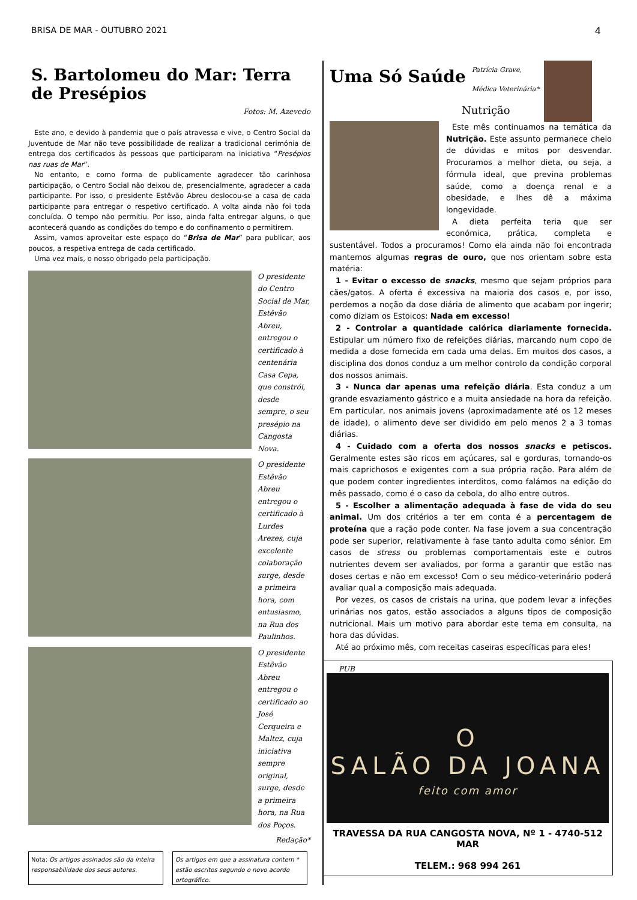BRISA DE MAR - OUTUBRO 2021 4
S. Bartolomeu do Mar: Terra de Presépios
Fotos: M. Azevedo
Este ano, e devido à pandemia que o país atravessa e vive, o Centro Social da Juventude de Mar não teve possibilidade de realizar a tradicional cerimónia de entrega dos certificados às pessoas que participaram na iniciativa “Presépios nas ruas de Mar”.
No entanto, e como forma de publicamente agradecer tão carinhosa participação, o Centro Social não deixou de, presencialmente, agradecer a cada participante. Por isso, o presidente Estêvão Abreu deslocou-se a casa de cada participante para entregar o respetivo certificado. A volta ainda não foi toda concluída. O tempo não permitiu. Por isso, ainda falta entregar alguns, o que acontecerá quando as condições do tempo e do confinamento o permitirem.
Assim, vamos aproveitar este espaço do “Brisa de Mar” para publicar, aos poucos, a respetiva entrega de cada certificado.
Uma vez mais, o nosso obrigado pela participação.
O presidente do Centro Social de Mar, Estêvão Abreu, entregou o certificado à centenária Casa Cepa, que constrói, desde sempre, o seu presépio na Cangosta Nova.
O presidente Estêvão Abreu entregou o certificado à Lurdes Arezes, cuja excelente colaboração surge, desde a primeira hora, com entusiasmo, na Rua dos Paulinhos.
O presidente Estêvão Abreu entregou o certificado ao José Cerqueira e Maltez, cuja iniciativa sempre original, surge, desde a primeira hora, na Rua dos Poços.
Redação*
Nota: Os artigos assinados são da inteira responsabilidade dos seus autores.
Os artigos em que a assinatura contem * estão escritos segundo o novo acordo ortográfico.
Uma Só Saúde
Patrícia Grave,
Médica Veterinária*
Nutrição
Este mês continuamos na temática da Nutrição. Este assunto permanece cheio de dúvidas e mitos por desvendar. Procuramos a melhor dieta, ou seja, a fórmula ideal, que previna problemas saúde, como a doença renal e a obesidade, e lhes dê a máxima longevidade.
A dieta perfeita teria que ser económica, prática, completa e sustentável. Todos a procuramos! Como ela ainda não foi encontrada mantemos algumas regras de ouro, que nos orientam sobre esta matéria:
1 - Evitar o excesso de snacks, mesmo que sejam próprios para cães/gatos. A oferta é excessiva na maioria dos casos e, por isso, perdemos a noção da dose diária de alimento que acabam por ingerir; como diziam os Estoicos: Nada em excesso!
2 - Controlar a quantidade calórica diariamente fornecida. Estipular um número fixo de refeições diárias, marcando num copo de medida a dose fornecida em cada uma delas. Em muitos dos casos, a disciplina dos donos conduz a um melhor controlo da condição corporal dos nossos animais.
3 - Nunca dar apenas uma refeição diária. Esta conduz a um grande esvaziamento gástrico e a muita ansiedade na hora da refeição. Em particular, nos animais jovens (aproximadamente até os 12 meses de idade), o alimento deve ser dividido em pelo menos 2 a 3 tomas diárias.
4 - Cuidado com a oferta dos nossos snacks e petiscos. Geralmente estes são ricos em açúcares, sal e gorduras, tornando-os mais caprichosos e exigentes com a sua própria ração. Para além de que podem conter ingredientes interditos, como falámos na edição do mês passado, como é o caso da cebola, do alho entre outros.
5 - Escolher a alimentação adequada à fase de vida do seu animal. Um dos critérios a ter em conta é a percentagem de proteína que a ração pode conter. Na fase jovem a sua concentração pode ser superior, relativamente à fase tanto adulta como sénior. Em casos de stress ou problemas comportamentais este e outros nutrientes devem ser avaliados, por forma a garantir que estão nas doses certas e não em excesso! Com o seu médico-veterinário poderá avaliar qual a composição mais adequada.
Por vezes, os casos de cristais na urina, que podem levar a infeções urinárias nos gatos, estão associados a alguns tipos de composição nutricional. Mais um motivo para abordar este tema em consulta, na hora das dúvidas.
Até ao próximo mês, com receitas caseiras específicas para eles!
PUB
O
SALÃO DA JOANA
feito com amor
TRAVESSA DA RUA CANGOSTA NOVA, Nº 1 - 4740-512 MAR
TELEM.: 968 994 261